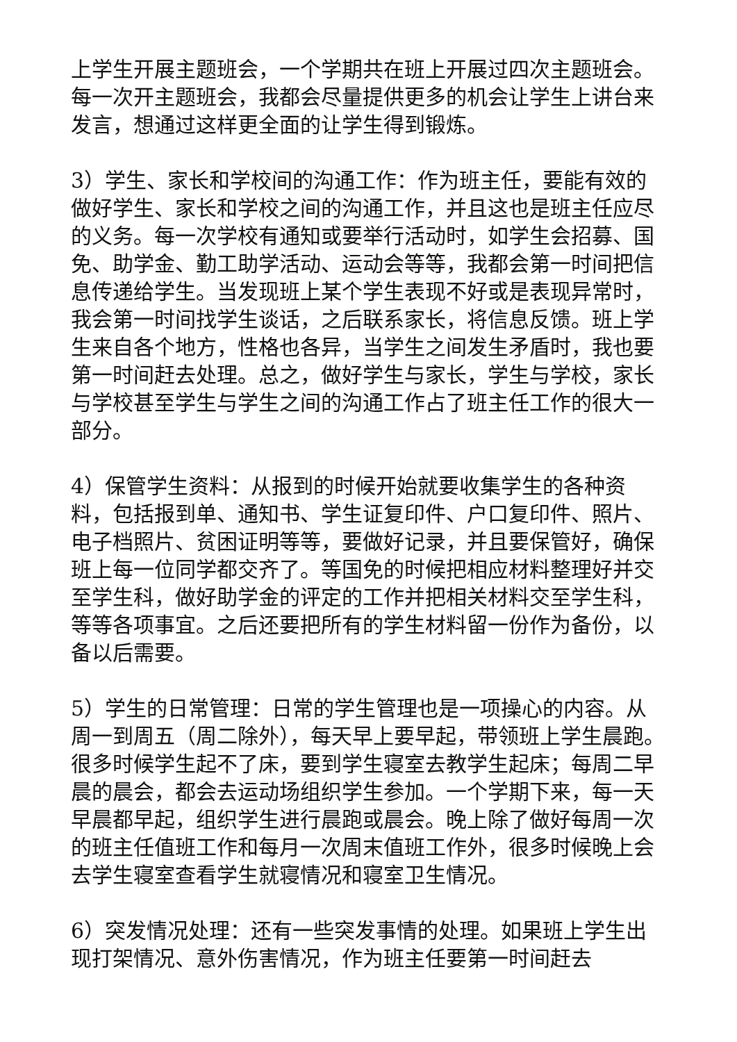上学生开展主题班会，一个学期共在班上开展过四次主题班会。每一次开主题班会，我都会尽量提供更多的机会让学生上讲台来发言，想通过这样更全面的让学生得到锻炼。
3）学生、家长和学校间的沟通工作：作为班主任，要能有效的做好学生、家长和学校之间的沟通工作，并且这也是班主任应尽的义务。每一次学校有通知或要举行活动时，如学生会招募、国免、助学金、勤工助学活动、运动会等等，我都会第一时间把信息传递给学生。当发现班上某个学生表现不好或是表现异常时，我会第一时间找学生谈话，之后联系家长，将信息反馈。班上学生来自各个地方，性格也各异，当学生之间发生矛盾时，我也要第一时间赶去处理。总之，做好学生与家长，学生与学校，家长与学校甚至学生与学生之间的沟通工作占了班主任工作的很大一部分。
4）保管学生资料：从报到的时候开始就要收集学生的各种资料，包括报到单、通知书、学生证复印件、户口复印件、照片、电子档照片、贫困证明等等，要做好记录，并且要保管好，确保班上每一位同学都交齐了。等国免的时候把相应材料整理好并交至学生科，做好助学金的评定的工作并把相关材料交至学生科，等等各项事宜。之后还要把所有的学生材料留一份作为备份，以备以后需要。
5）学生的日常管理：日常的学生管理也是一项操心的内容。从周一到周五（周二除外），每天早上要早起，带领班上学生晨跑。很多时候学生起不了床，要到学生寝室去教学生起床；每周二早晨的晨会，都会去运动场组织学生参加。一个学期下来，每一天早晨都早起，组织学生进行晨跑或晨会。晚上除了做好每周一次的班主任值班工作和每月一次周末值班工作外，很多时候晚上会去学生寝室查看学生就寝情况和寝室卫生情况。
6）突发情况处理：还有一些突发事情的处理。如果班上学生出现打架情况、意外伤害情况，作为班主任要第一时间赶去